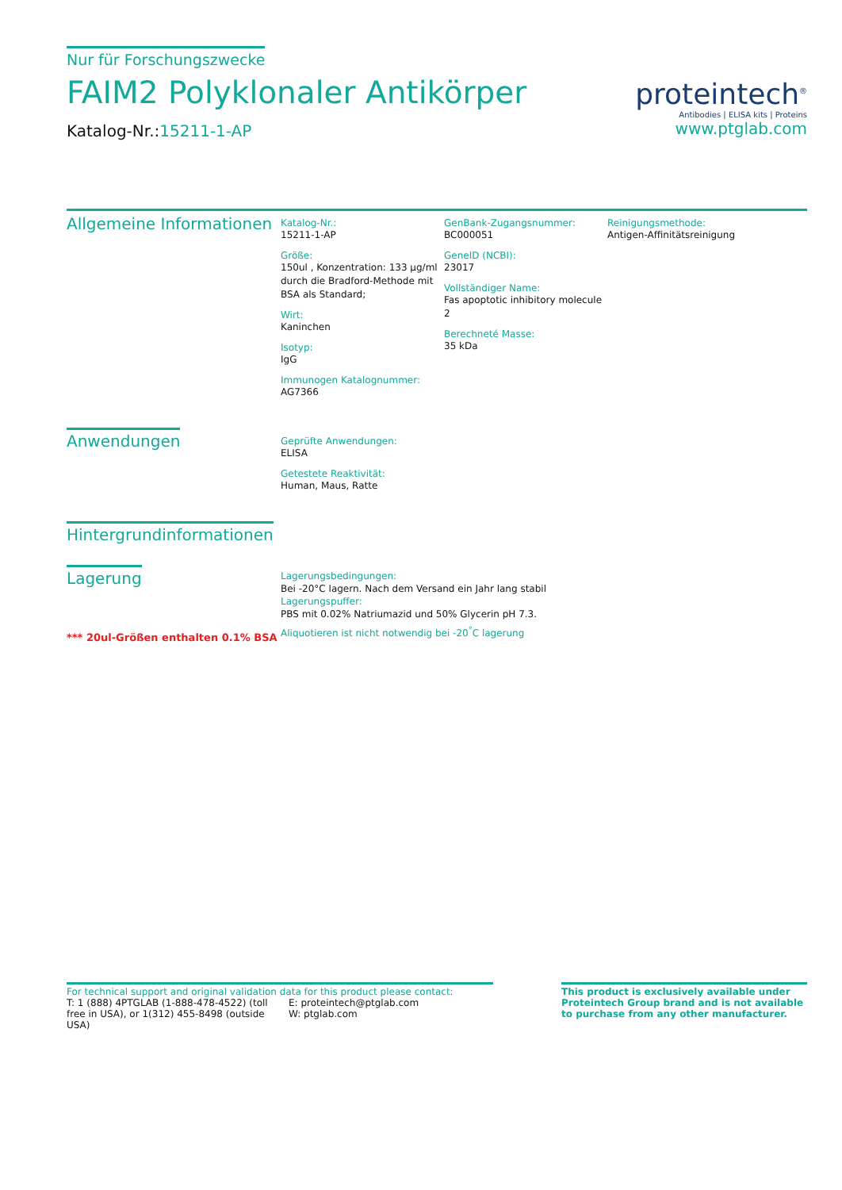Nur für Forschungszwecke
FAIM2 Polyklonaler Antikörper
Katalog-Nr.:15211-1-AP
proteintech<sup>®</sup>
Antibodies | ELISA kits | Proteins
www.ptglab.com
Allgemeine Informationen
Katalog-Nr.:
15211-1-AP
Größe:
150ul , Konzentration: 133 μg/ml durch die Bradford-Methode mit BSA als Standard;
Wirt:
Kaninchen
Isotyp:
IgG
Immunogen Katalognummer:
AG7366
GenBank-Zugangsnummer:
BC000051
GeneID (NCBI):
23017
Vollständiger Name:
Fas apoptotic inhibitory molecule 2
Berechneté Masse:
35 kDa
Reinigungsmethode:
Antigen-Affinitätsreinigung
Anwendungen
Geprüfte Anwendungen:
ELISA
Getestete Reaktivität:
Human, Maus, Ratte
Hintergrundinformationen
Lagerung
*** 20ul-Größen enthalten 0.1% BSA
Lagerungsbedingungen:
Bei -20°C lagern. Nach dem Versand ein Jahr lang stabil
Lagerungspuffer:
PBS mit 0.02% Natriumazid und 50% Glycerin pH 7.3.
Aliquotieren ist nicht notwendig bei -20<sup>°</sup>C lagerung
For technical support and original validation data for this product please contact:
T: 1 (888) 4PTGLAB (1-888-478-4522) (toll free in USA), or 1(312) 455-8498 (outside USA)
E: proteintech@ptglab.com
W: ptglab.com
This product is exclusively available under Proteintech Group brand and is not available to purchase from any other manufacturer.